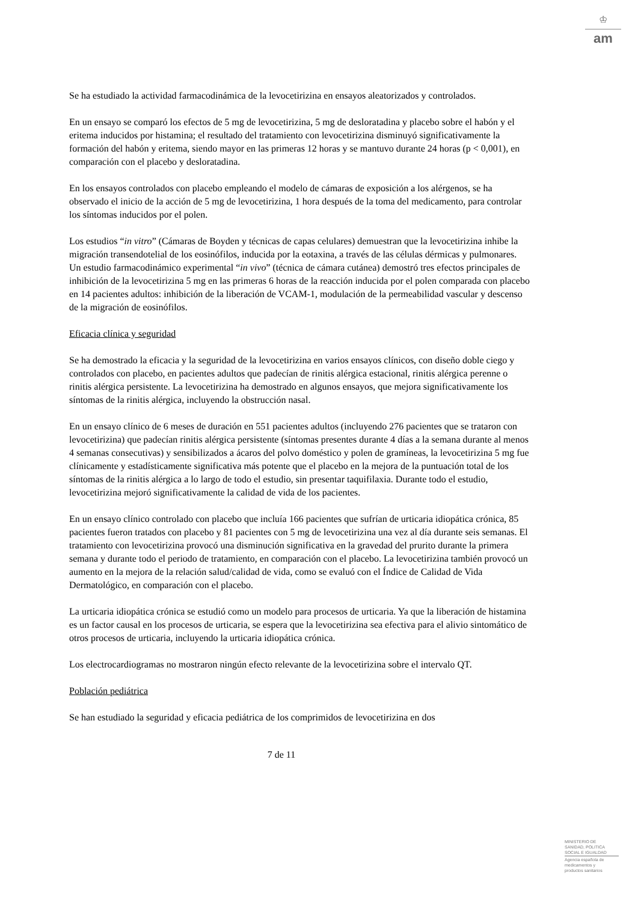♔
am
Se ha estudiado la actividad farmacodinámica de la levocetirizina en ensayos aleatorizados y controlados.
En un ensayo se comparó los efectos de 5 mg de levocetirizina, 5 mg de desloratadina y placebo sobre el habón y el eritema inducidos por histamina; el resultado del tratamiento con levocetirizina disminuyó significativamente la formación del habón y eritema, siendo mayor en las primeras 12 horas y se mantuvo durante 24 horas (p < 0,001), en comparación con el placebo y desloratadina.
En los ensayos controlados con placebo empleando el modelo de cámaras de exposición a los alérgenos, se ha observado el inicio de la acción de 5 mg de levocetirizina, 1 hora después de la toma del medicamento, para controlar los síntomas inducidos por el polen.
Los estudios “in vitro” (Cámaras de Boyden y técnicas de capas celulares) demuestran que la levocetirizina inhibe la migración transendotelial de los eosinófilos, inducida por la eotaxina, a través de las células dérmicas y pulmonares. Un estudio farmacodinámico experimental “in vivo” (técnica de cámara cutánea) demostró tres efectos principales de inhibición de la levocetirizina 5 mg en las primeras 6 horas de la reacción inducida por el polen comparada con placebo en 14 pacientes adultos: inhibición de la liberación de VCAM-1, modulación de la permeabilidad vascular y descenso de la migración de eosinófilos.
Eficacia clínica y seguridad
Se ha demostrado la eficacia y la seguridad de la levocetirizina en varios ensayos clínicos, con diseño doble ciego y controlados con placebo, en pacientes adultos que padecían de rinitis alérgica estacional, rinitis alérgica perenne o rinitis alérgica persistente. La levocetirizina ha demostrado en algunos ensayos, que mejora significativamente los síntomas de la rinitis alérgica, incluyendo la obstrucción nasal.
En un ensayo clínico de 6 meses de duración en 551 pacientes adultos (incluyendo 276 pacientes que se trataron con levocetirizina) que padecían rinitis alérgica persistente (síntomas presentes durante 4 días a la semana durante al menos 4 semanas consecutivas) y sensibilizados a ácaros del polvo doméstico y polen de gramíneas, la levocetirizina 5 mg fue clínicamente y estadísticamente significativa más potente que el placebo en la mejora de la puntuación total de los síntomas de la rinitis alérgica a lo largo de todo el estudio, sin presentar taquifilaxia. Durante todo el estudio, levocetirizina mejoró significativamente la calidad de vida de los pacientes.
En un ensayo clínico controlado con placebo que incluía 166 pacientes que sufrían de urticaria idiopática crónica, 85 pacientes fueron tratados con placebo y 81 pacientes con 5 mg de levocetirizina una vez al día durante seis semanas. El tratamiento con levocetirizina provocó una disminución significativa en la gravedad del prurito durante la primera semana y durante todo el periodo de tratamiento, en comparación con el placebo. La levocetirizina también provocó un aumento en la mejora de la relación salud/calidad de vida, como se evaluó con el Índice de Calidad de Vida Dermatológico, en comparación con el placebo.
La urticaria idiopática crónica se estudió como un modelo para procesos de urticaria. Ya que la liberación de histamina es un factor causal en los procesos de urticaria, se espera que la levocetirizina sea efectiva para el alivio sintomático de otros procesos de urticaria, incluyendo la urticaria idiopática crónica.
Los electrocardiogramas no mostraron ningún efecto relevante de la levocetirizina sobre el intervalo QT.
Población pediátrica
Se han estudiado la seguridad y eficacia pediátrica de los comprimidos de levocetirizina en dos
7 de 11
MINISTERIO DE
SANIDAD, POLITICA
SOCIAL E IGUALDAD
Agencia española de
medicamentos y
productos sanitarios